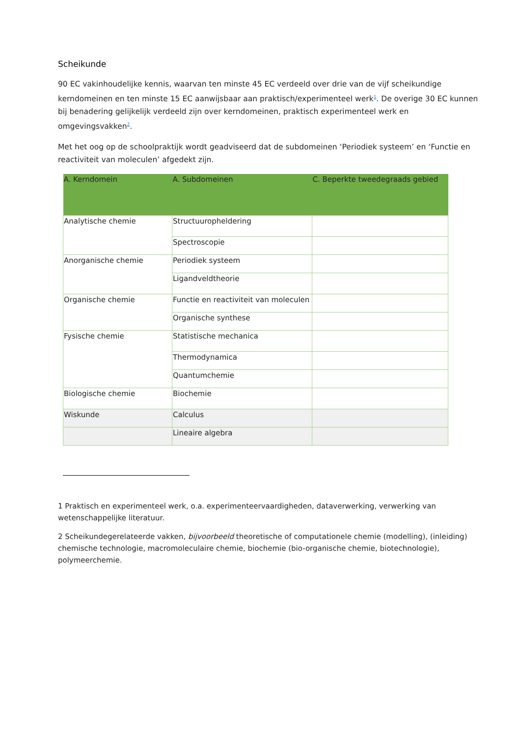Scheikunde
90 EC vakinhoudelijke kennis, waarvan ten minste 45 EC verdeeld over drie van de vijf scheikundige kerndomeinen en ten minste 15 EC aanwijsbaar aan praktisch/experimenteel werk<sup>1</sup>. De overige 30 EC kunnen bij benadering gelijkelijk verdeeld zijn over kerndomeinen, praktisch experimenteel werk en omgevingsvakken<sup>2</sup>.
Met het oog op de schoolpraktijk wordt geadviseerd dat de subdomeinen ‘Periodiek systeem’ en ‘Functie en reactiviteit van moleculen’ afgedekt zijn.
| A. Kerndomein | A. Subdomeinen | C. Beperkte tweedegraads gebied |
| --- | --- | --- |
| Analytische chemie | Structuuropheldering | |
| | Spectroscopie | |
| Anorganische chemie | Periodiek systeem | |
| | Ligandveldtheorie | |
| Organische chemie | Functie en reactiviteit van moleculen | |
| | Organische synthese | |
| Fysische chemie | Statistische mechanica | |
| | Thermodynamica | |
| | Quantumchemie | |
| Biologische chemie | Biochemie | |
| Wiskunde | Calculus | |
| | Lineaire algebra | |
1 Praktisch en experimenteel werk, o.a. experimenteervaardigheden, dataverwerking, verwerking van wetenschappelijke literatuur.
2 Scheikundegerelateerde vakken, bijvoorbeeld theoretische of computationele chemie (modelling), (inleiding) chemische technologie, macromoleculaire chemie, biochemie (bio-organische chemie, biotechnologie), polymeerchemie.